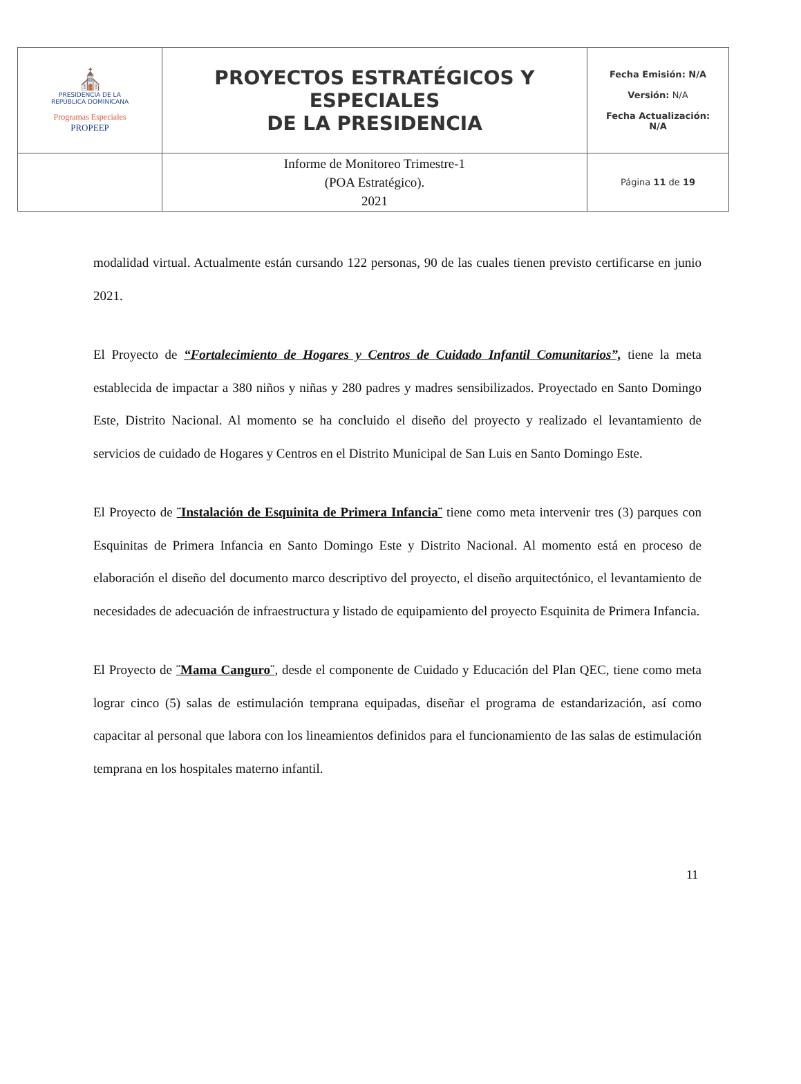| ⛪ PRESIDENCIA DE LA REPÚBLICA DOMINICANA Programas Especiales PROPEEP | PROYECTOS ESTRATÉGICOS Y ESPECIALES DE LA PRESIDENCIA | Fecha Emisión: N/A Versión: N/A Fecha Actualización: N/A |
| | Informe de Monitoreo Trimestre-1 (POA Estratégico). 2021 | Página 11 de 19 |
modalidad virtual. Actualmente están cursando 122 personas, 90 de las cuales tienen previsto certificarse en junio 2021.
El Proyecto de “Fortalecimiento de Hogares y Centros de Cuidado Infantil Comunitarios”, tiene la meta establecida de impactar a 380 niños y niñas y 280 padres y madres sensibilizados. Proyectado en Santo Domingo Este, Distrito Nacional. Al momento se ha concluido el diseño del proyecto y realizado el levantamiento de servicios de cuidado de Hogares y Centros en el Distrito Municipal de San Luis en Santo Domingo Este.
El Proyecto de ¨Instalación de Esquinita de Primera Infancia¨ tiene como meta intervenir tres (3) parques con Esquinitas de Primera Infancia en Santo Domingo Este y Distrito Nacional. Al momento está en proceso de elaboración el diseño del documento marco descriptivo del proyecto, el diseño arquitectónico, el levantamiento de necesidades de adecuación de infraestructura y listado de equipamiento del proyecto Esquinita de Primera Infancia.
El Proyecto de ¨Mama Canguro¨, desde el componente de Cuidado y Educación del Plan QEC, tiene como meta lograr cinco (5) salas de estimulación temprana equipadas, diseñar el programa de estandarización, así como capacitar al personal que labora con los lineamientos definidos para el funcionamiento de las salas de estimulación temprana en los hospitales materno infantil.
11